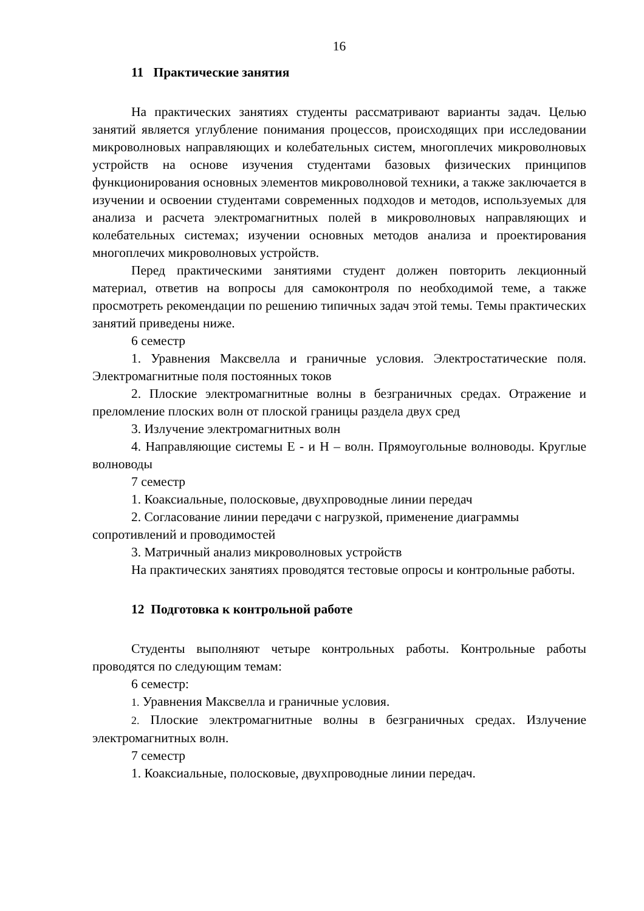16
11 Практические занятия
На практических занятиях студенты рассматривают варианты задач. Целью занятий является углубление понимания процессов, происходящих при исследовании микроволновых направляющих и колебательных систем, многоплечих микроволновых устройств на основе изучения студентами базовых физических принципов функционирования основных элементов микроволновой техники, а также заключается в изучении и освоении студентами современных подходов и методов, используемых для анализа и расчета электромагнитных полей в микроволновых направляющих и колебательных системах; изучении основных методов анализа и проектирования многоплечих микроволновых устройств.
Перед практическими занятиями студент должен повторить лекционный материал, ответив на вопросы для самоконтроля по необходимой теме, а также просмотреть рекомендации по решению типичных задач этой темы. Темы практических занятий приведены ниже.
6 семестр
1. Уравнения Максвелла и граничные условия. Электростатические поля. Электромагнитные поля постоянных токов
2. Плоские электромагнитные волны в безграничных средах. Отражение и преломление плоских волн от плоской границы раздела двух сред
3. Излучение электромагнитных волн
4. Направляющие системы Е - и Н – волн. Прямоугольные волноводы. Круглые волноводы
7 семестр
1. Коаксиальные, полосковые, двухпроводные линии передач
2. Согласование линии передачи с нагрузкой, применение диаграммы сопротивлений и проводимостей
3. Матричный анализ микроволновых устройств
На практических занятиях проводятся тестовые опросы и контрольные работы.
12 Подготовка к контрольной работе
Студенты выполняют четыре контрольных работы. Контрольные работы проводятся по следующим темам:
6 семестр:
1. Уравнения Максвелла и граничные условия.
2. Плоские электромагнитные волны в безграничных средах. Излучение электромагнитных волн.
7 семестр
1. Коаксиальные, полосковые, двухпроводные линии передач.